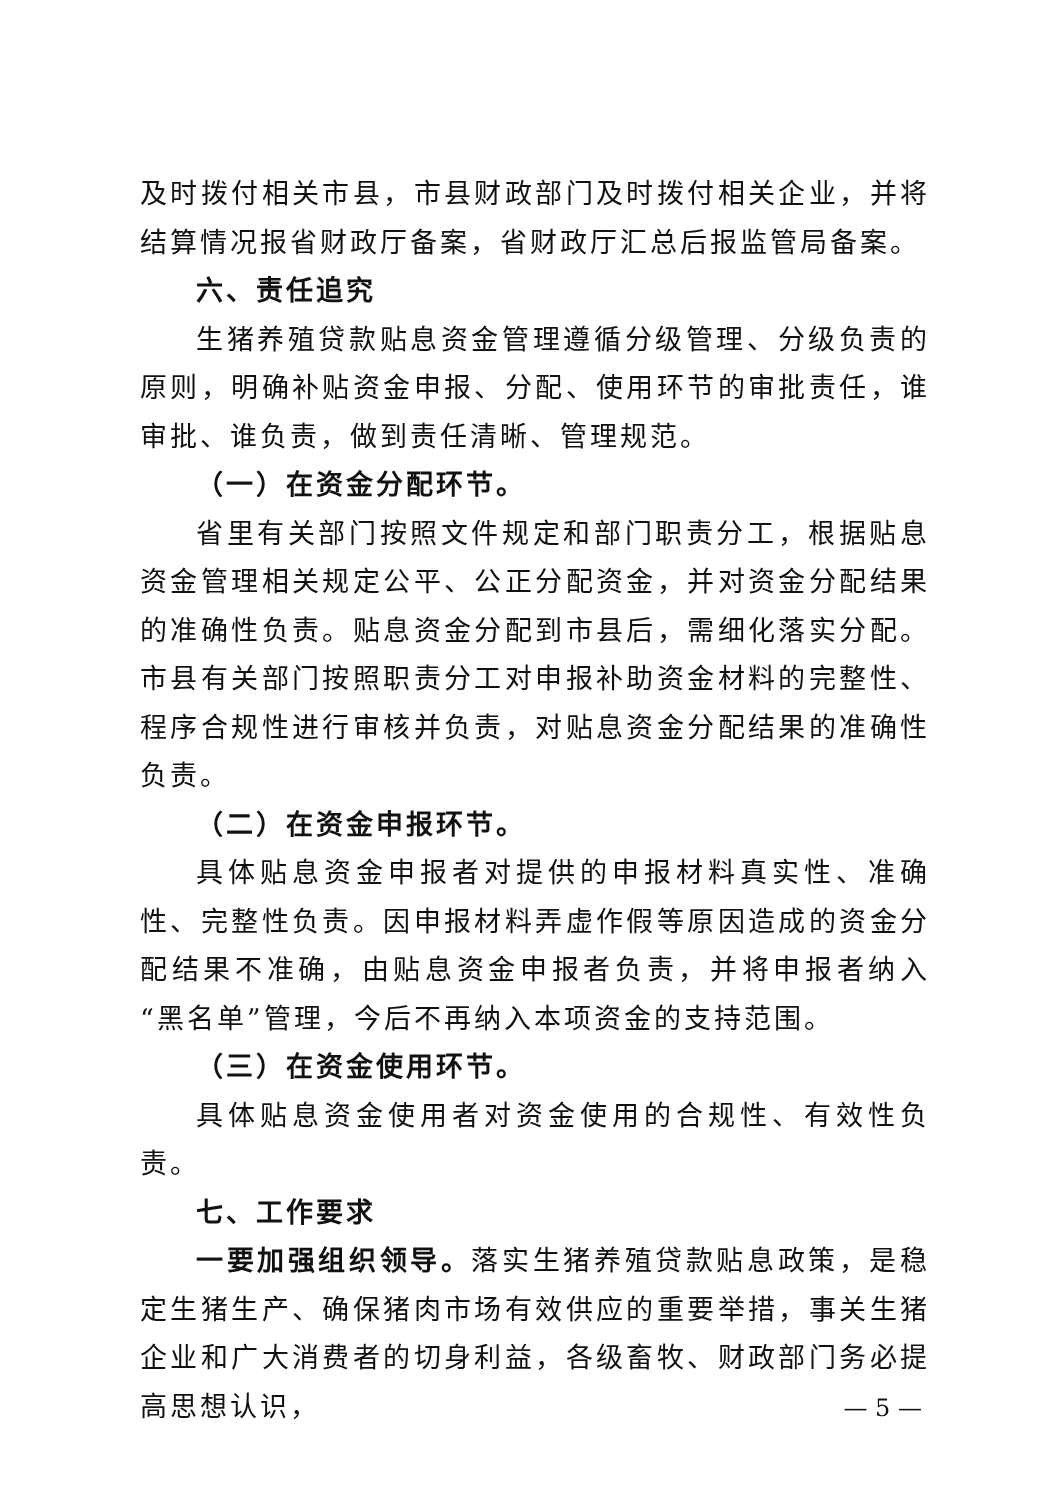及时拨付相关市县，市县财政部门及时拨付相关企业，并将结算情况报省财政厅备案，省财政厅汇总后报监管局备案。
六、责任追究
生猪养殖贷款贴息资金管理遵循分级管理、分级负责的原则，明确补贴资金申报、分配、使用环节的审批责任，谁审批、谁负责，做到责任清晰、管理规范。
（一）在资金分配环节。
省里有关部门按照文件规定和部门职责分工，根据贴息资金管理相关规定公平、公正分配资金，并对资金分配结果的准确性负责。贴息资金分配到市县后，需细化落实分配。市县有关部门按照职责分工对申报补助资金材料的完整性、程序合规性进行审核并负责，对贴息资金分配结果的准确性负责。
（二）在资金申报环节。
具体贴息资金申报者对提供的申报材料真实性、准确性、完整性负责。因申报材料弄虚作假等原因造成的资金分配结果不准确，由贴息资金申报者负责，并将申报者纳入“黑名单”管理，今后不再纳入本项资金的支持范围。
（三）在资金使用环节。
具体贴息资金使用者对资金使用的合规性、有效性负责。
七、工作要求
一要加强组织领导。落实生猪养殖贷款贴息政策，是稳定生猪生产、确保猪肉市场有效供应的重要举措，事关生猪企业和广大消费者的切身利益，各级畜牧、财政部门务必提高思想认识，
— 5 —